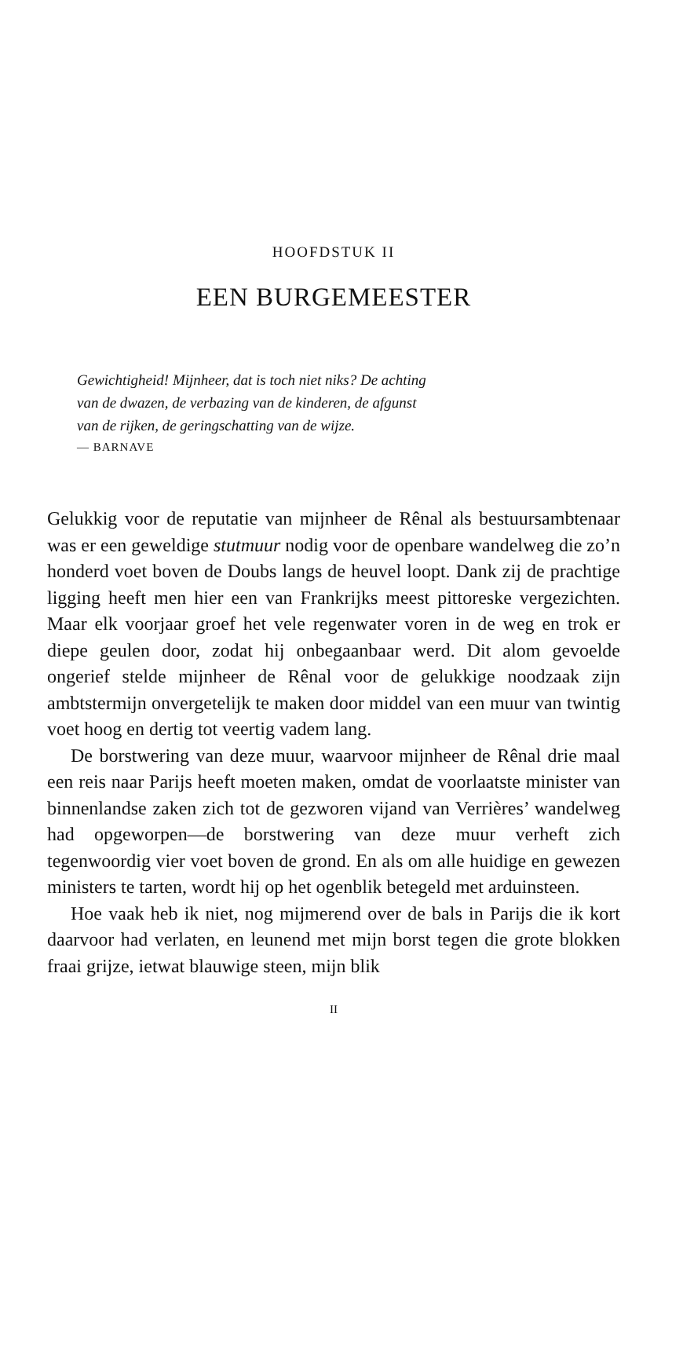HOOFDSTUK II
EEN BURGEMEESTER
Gewichtigheid! Mijnheer, dat is toch niet niks? De achting
van de dwazen, de verbazing van de kinderen, de afgunst
van de rijken, de geringschatting van de wijze.
— BARNAVE
Gelukkig voor de reputatie van mijnheer de Rênal als bestuurs­ambtenaar was er een geweldige stutmuur nodig voor de openbare wandelweg die zo’n honderd voet boven de Doubs langs de heuvel loopt. Dank zij de prachtige ligging heeft men hier een van Frankrijks meest pittoreske vergezichten. Maar elk voorjaar groef het vele regenwater voren in de weg en trok er diepe geulen door, zodat hij onbegaanbaar werd. Dit alom gevoelde ongerief stelde mijnheer de Rênal voor de gelukkige noodzaak zijn ambtstermijn onvergetelijk te maken door middel van een muur van twintig voet hoog en dertig tot veertig vadem lang.
De borstwering van deze muur, waarvoor mijnheer de Rênal drie maal een reis naar Parijs heeft moeten maken, omdat de voorlaatste minister van binnenlandse zaken zich tot de gezwo­ren vijand van Verrières’ wandelweg had opgeworpen—de borstwering van deze muur verheft zich tegenwoordig vier voet boven de grond. En als om alle huidige en gewezen ministers te tarten, wordt hij op het ogenblik betegeld met arduinsteen.
Hoe vaak heb ik niet, nog mijmerend over de bals in Parijs die ik kort daarvoor had verlaten, en leunend met mijn borst tegen die grote blokken fraai grijze, ietwat blauwige steen, mijn blik
II